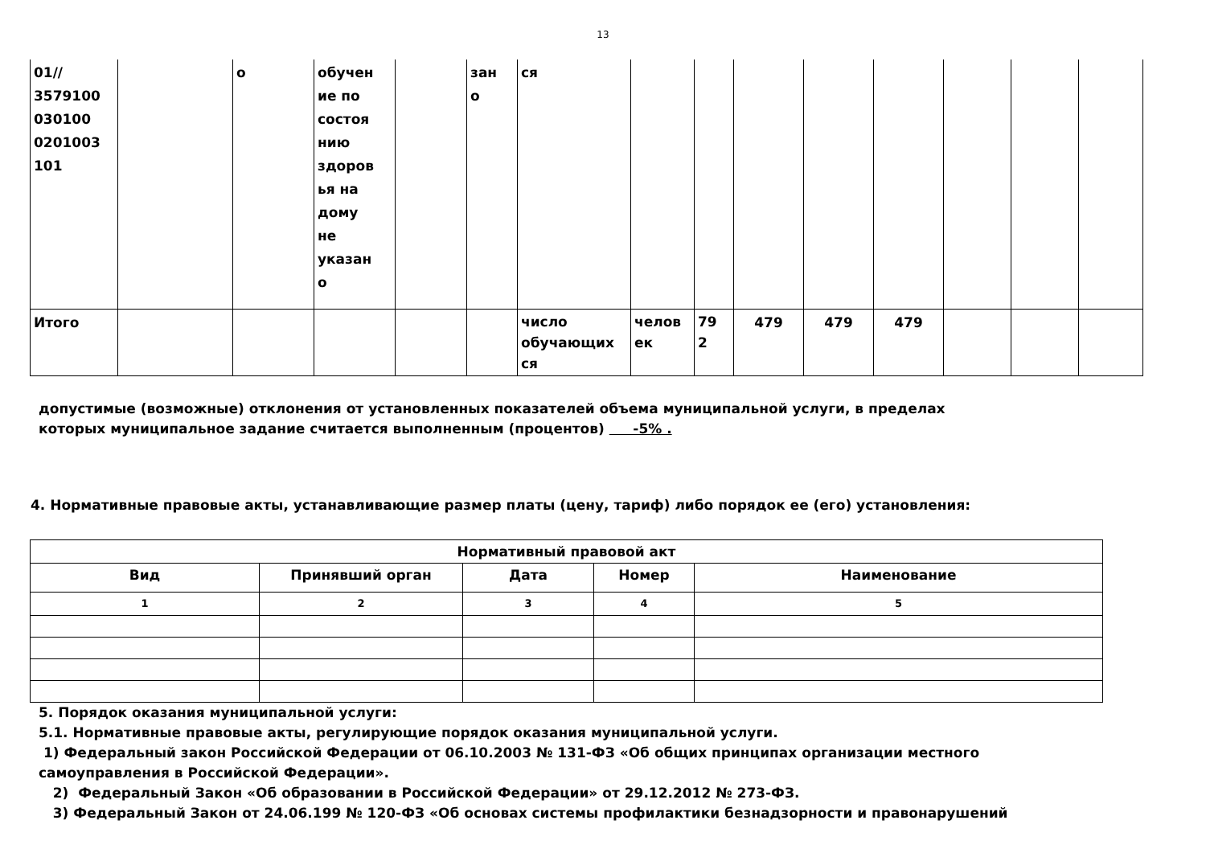13
| 01// 3579100 030100 0201003 101 | | о | обучен ие по состоя нию здоров ья на дому не указан о | | зан о | ся | | | | | | | | |
| Итого | | | | | | число обучающих ся | челов ек | 79 2 | 479 | 479 | 479 | | | |
допустимые (возможные) отклонения от установленных показателей объема муниципальной услуги, в пределах
которых муниципальное задание считается выполненным (процентов) -5% .
4. Нормативные правовые акты, устанавливающие размер платы (цену, тариф) либо порядок ее (его) установления:
| Нормативный правовой акт | | | | |
| --- | --- | --- | --- | --- |
| Вид | Принявший орган | Дата | Номер | Наименование |
| 1 | 2 | 3 | 4 | 5 |
5. Порядок оказания муниципальной услуги:
5.1. Нормативные правовые акты, регулирующие порядок оказания муниципальной услуги.
1) Федеральный закон Российской Федерации от 06.10.2003 № 131-ФЗ «Об общих принципах организации местного
самоуправления в Российской Федерации».
2) Федеральный Закон «Об образовании в Российской Федерации» от 29.12.2012 № 273-ФЗ.
3) Федеральный Закон от 24.06.199 № 120-ФЗ «Об основах системы профилактики безнадзорности и правонарушений